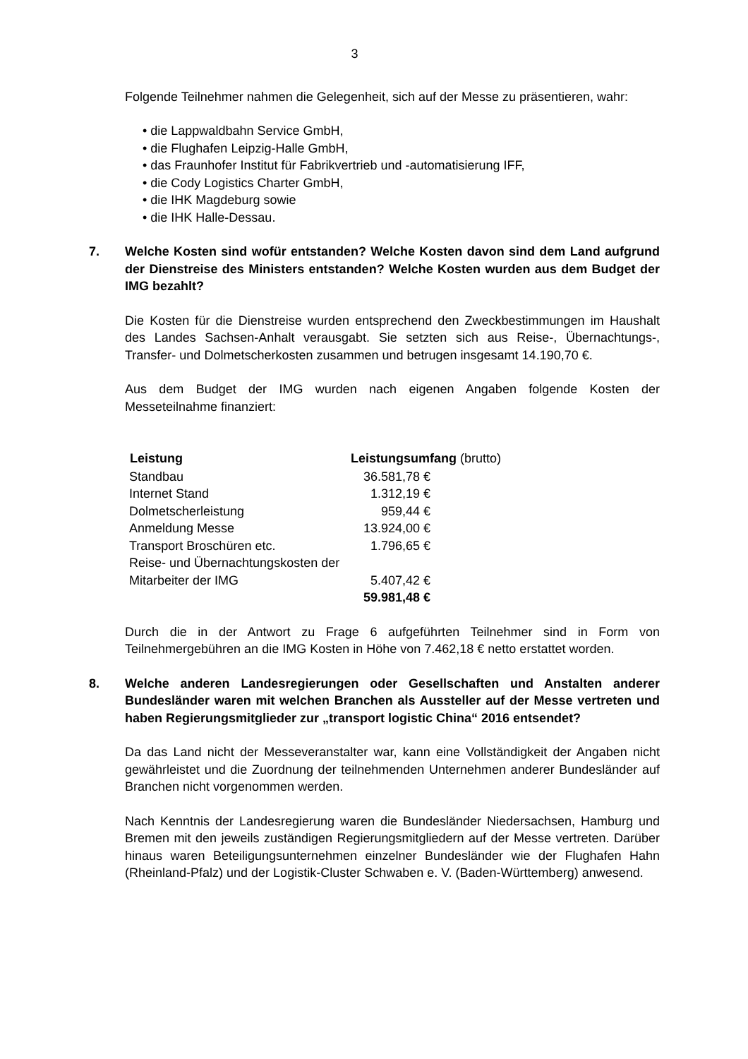3
Folgende Teilnehmer nahmen die Gelegenheit, sich auf der Messe zu präsentieren, wahr:
• die Lappwaldbahn Service GmbH,
• die Flughafen Leipzig-Halle GmbH,
• das Fraunhofer Institut für Fabrikvertrieb und -automatisierung IFF,
• die Cody Logistics Charter GmbH,
• die IHK Magdeburg sowie
• die IHK Halle-Dessau.
7. Welche Kosten sind wofür entstanden? Welche Kosten davon sind dem Land aufgrund der Dienstreise des Ministers entstanden? Welche Kosten wurden aus dem Budget der IMG bezahlt?
Die Kosten für die Dienstreise wurden entsprechend den Zweckbestimmungen im Haushalt des Landes Sachsen-Anhalt verausgabt. Sie setzten sich aus Reise-, Übernachtungs-, Transfer- und Dolmetscherkosten zusammen und betrugen insgesamt 14.190,70 €.
Aus dem Budget der IMG wurden nach eigenen Angaben folgende Kosten der Messeteilnahme finanziert:
| Leistung | Leistungsumfang (brutto) | |
| --- | --- | --- |
| Standbau | 36.581,78 € | |
| Internet Stand | 1.312,19 € | |
| Dolmetscherleistung | 959,44 € | |
| Anmeldung Messe | 13.924,00 € | |
| Transport Broschüren etc. | 1.796,65 € | |
| Reise- und Übernachtungskosten der Mitarbeiter der IMG | 5.407,42 € | |
| | 59.981,48 € | |
Durch die in der Antwort zu Frage 6 aufgeführten Teilnehmer sind in Form von Teilnehmergebühren an die IMG Kosten in Höhe von 7.462,18 € netto erstattet worden.
8. Welche anderen Landesregierungen oder Gesellschaften und Anstalten anderer Bundesländer waren mit welchen Branchen als Aussteller auf der Messe vertreten und haben Regierungsmitglieder zur „transport logistic China“ 2016 entsendet?
Da das Land nicht der Messeveranstalter war, kann eine Vollständigkeit der Angaben nicht gewährleistet und die Zuordnung der teilnehmenden Unternehmen anderer Bundesländer auf Branchen nicht vorgenommen werden.
Nach Kenntnis der Landesregierung waren die Bundesländer Niedersachsen, Hamburg und Bremen mit den jeweils zuständigen Regierungsmitgliedern auf der Messe vertreten. Darüber hinaus waren Beteiligungsunternehmen einzelner Bundesländer wie der Flughafen Hahn (Rheinland-Pfalz) und der Logistik-Cluster Schwaben e. V. (Baden-Württemberg) anwesend.